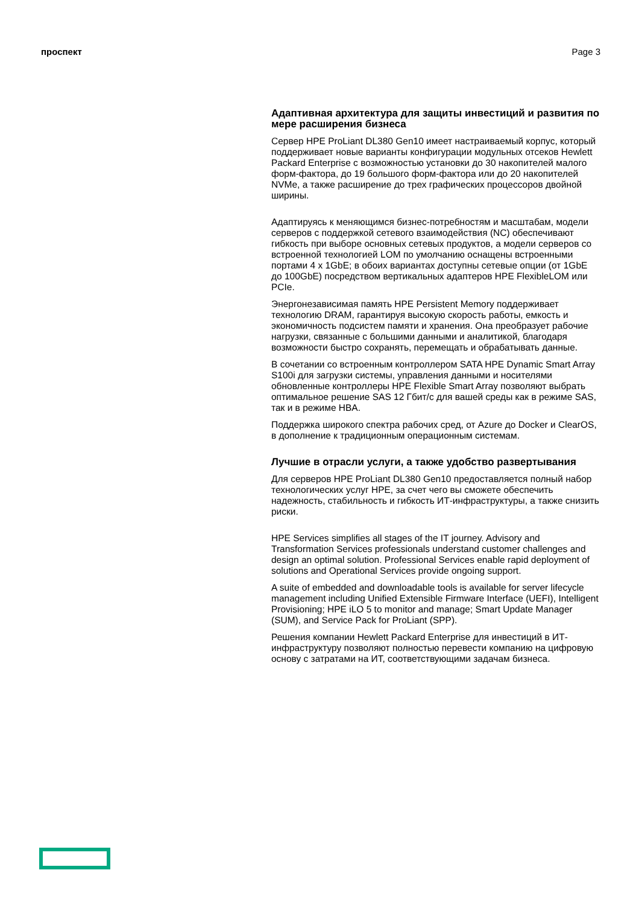проспект Page 3
Адаптивная архитектура для защиты инвестиций и развития по мере расширения бизнеса
Сервер HPE ProLiant DL380 Gen10 имеет настраиваемый корпус, который поддерживает новые варианты конфигурации модульных отсеков Hewlett Packard Enterprise с возможностью установки до 30 накопителей малого форм-фактора, до 19 большого форм-фактора или до 20 накопителей NVMe, а также расширение до трех графических процессоров двойной ширины.
Адаптируясь к меняющимся бизнес-потребностям и масштабам, модели серверов с поддержкой сетевого взаимодействия (NC) обеспечивают гибкость при выборе основных сетевых продуктов, а модели серверов со встроенной технологией LOM по умолчанию оснащены встроенными портами 4 x 1GbE; в обоих вариантах доступны сетевые опции (от 1GbE до 100GbE) посредством вертикальных адаптеров HPE FlexibleLOM или PCIe.
Энергонезависимая память HPE Persistent Memory поддерживает технологию DRAM, гарантируя высокую скорость работы, емкость и экономичность подсистем памяти и хранения. Она преобразует рабочие нагрузки, связанные с большими данными и аналитикой, благодаря возможности быстро сохранять, перемещать и обрабатывать данные.
В сочетании со встроенным контроллером SATA HPE Dynamic Smart Array S100i для загрузки системы, управления данными и носителями обновленные контроллеры HPE Flexible Smart Array позволяют выбрать оптимальное решение SAS 12 Гбит/с для вашей среды как в режиме SAS, так и в режиме HBA.
Поддержка широкого спектра рабочих сред, от Azure до Docker и ClearOS, в дополнение к традиционным операционным системам.
Лучшие в отрасли услуги, а также удобство развертывания
Для серверов HPE ProLiant DL380 Gen10 предоставляется полный набор технологических услуг HPE, за счет чего вы сможете обеспечить надежность, стабильность и гибкость ИТ-инфраструктуры, а также снизить риски.
HPE Services simplifies all stages of the IT journey. Advisory and Transformation Services professionals understand customer challenges and design an optimal solution. Professional Services enable rapid deployment of solutions and Operational Services provide ongoing support.
A suite of embedded and downloadable tools is available for server lifecycle management including Unified Extensible Firmware Interface (UEFI), Intelligent Provisioning; HPE iLO 5 to monitor and manage; Smart Update Manager (SUM), and Service Pack for ProLiant (SPP).
Решения компании Hewlett Packard Enterprise для инвестиций в ИТ-инфраструктуру позволяют полностью перевести компанию на цифровую основу с затратами на ИТ, соответствующими задачам бизнеса.